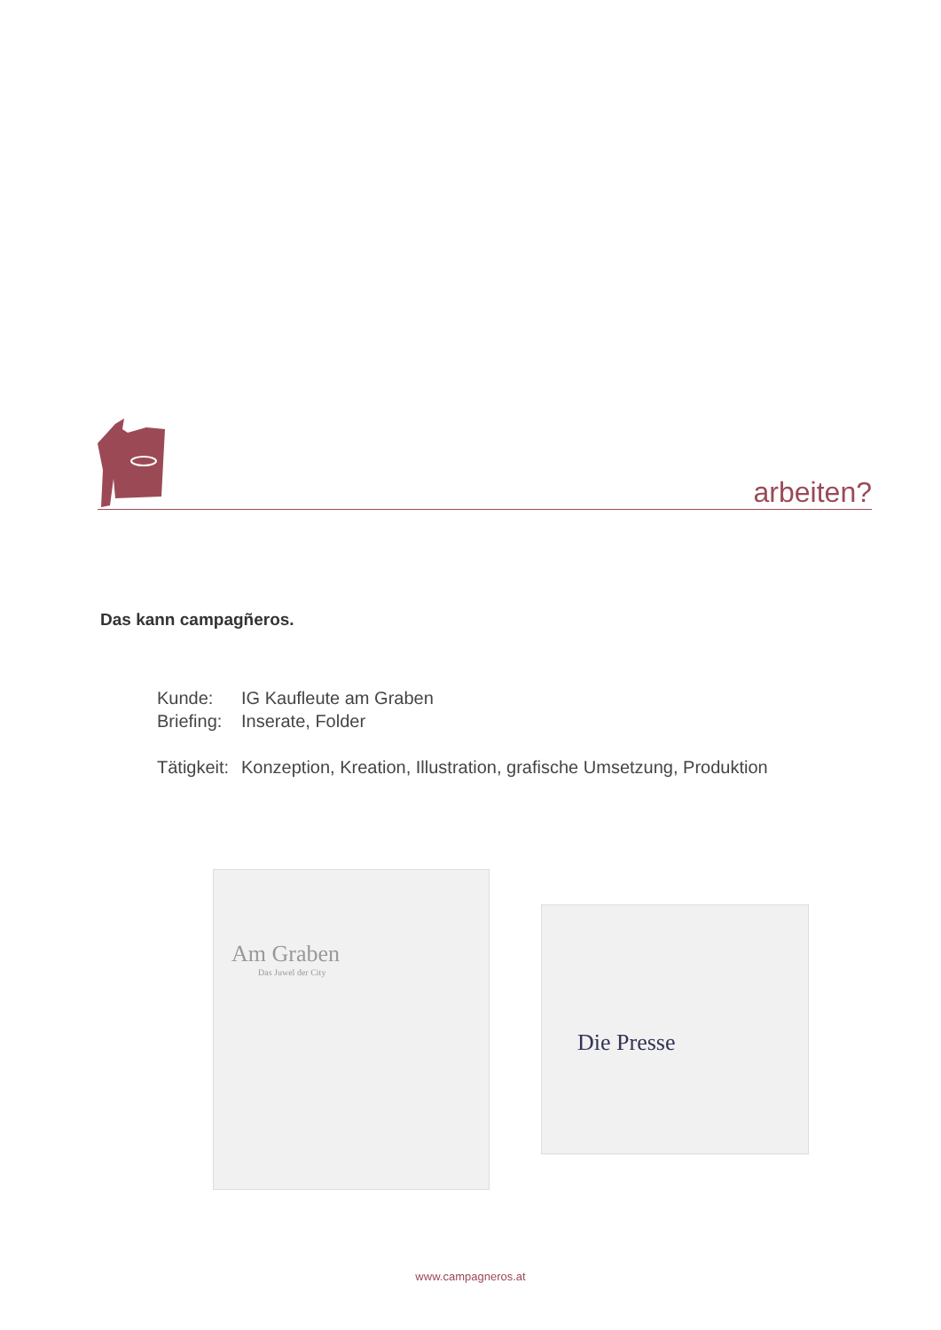arbeiten?
Das kann campagñeros.
Kunde: IG Kaufleute am Graben
Briefing: Inserate, Folder
Tätigkeit: Konzeption, Kreation, Illustration, grafische Umsetzung, Produktion
Am Graben
Das Juwel der City
Die Presse
www.campagneros.at